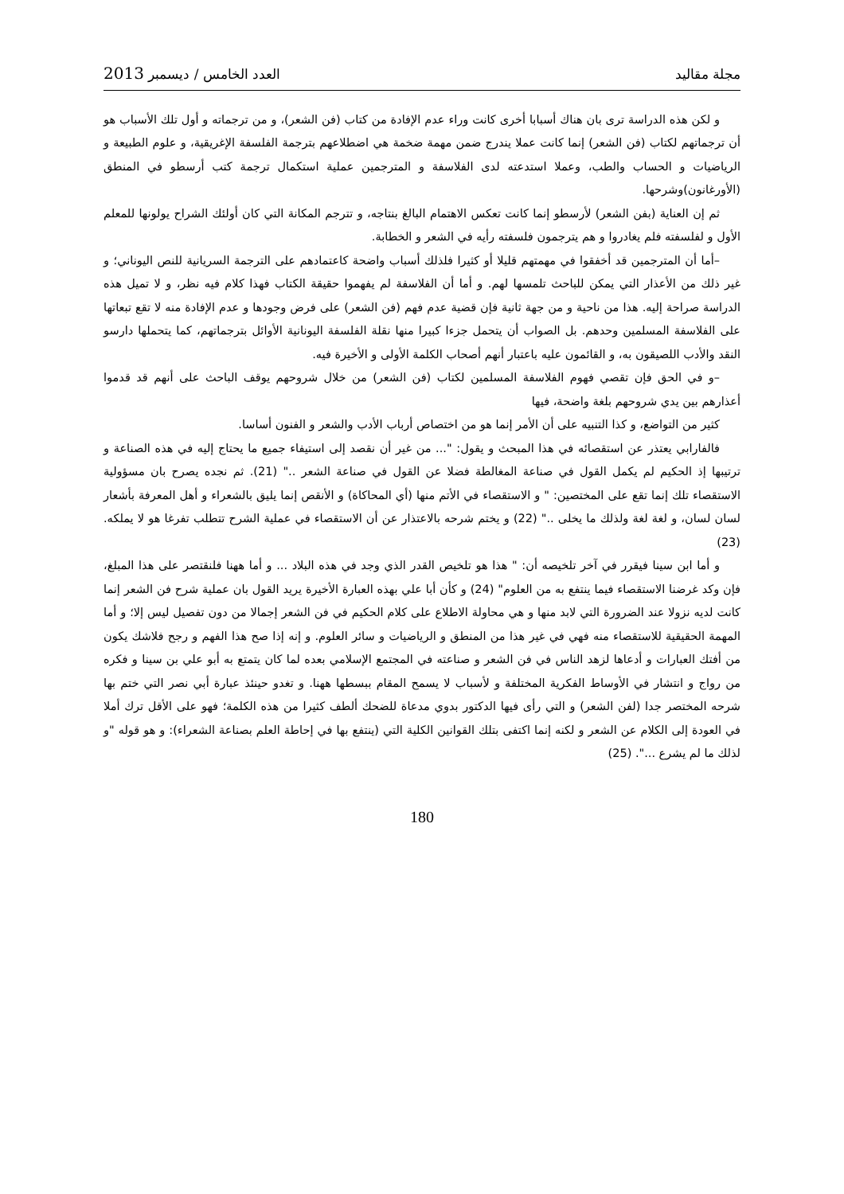مجلة مقاليد العدد الخامس / ديسمبر 2013
و لكن هذه الدراسة ترى بان هناك أسبابا أخرى كانت وراء عدم الإفادة من كتاب (فن الشعر)، و من ترجماته و أول تلك الأسباب هو أن ترجماتهم لكتاب (فن الشعر) إنما كانت عملا يندرج ضمن مهمة ضخمة هي اضطلاعهم بترجمة الفلسفة الإغريقية، و علوم الطبيعة و الرياضيات و الحساب والطب، وعملا استدعته لدى الفلاسفة و المترجمين عملية استكمال ترجمة كتب أرسطو في المنطق (الأورغانون)وشرحها.
ثم إن العناية (بفن الشعر) لأرسطو إنما كانت تعكس الاهتمام البالغ بنتاجه، و تترجم المكانة التي كان أولئك الشراح يولونها للمعلم الأول و لفلسفته فلم يغادروا و هم يترجمون فلسفته رأيه في الشعر و الخطابة.
–أما أن المترجمين قد أخفقوا في مهمتهم قليلا أو كثيرا فلذلك أسباب واضحة كاعتمادهم على الترجمة السريانية للنص اليوناني؛ و غير ذلك من الأعذار التي يمكن للباحث تلمسها لهم. و أما أن الفلاسفة لم يفهموا حقيقة الكتاب فهذا كلام فيه نظر، و لا تميل هذه الدراسة صراحة إليه. هذا من ناحية و من جهة ثانية فإن قضية عدم فهم (فن الشعر) على فرض وجودها و عدم الإفادة منه لا تقع تبعاتها على الفلاسفة المسلمين وحدهم. بل الصواب أن يتحمل جزءا كبيرا منها نقلة الفلسفة اليونانية الأوائل بترجماتهم، كما يتحملها دارسو النقد والأدب اللصيقون به، و القائمون عليه باعتبار أنهم أصحاب الكلمة الأولى و الأخيرة فيه.
–و في الحق فإن تقصي فهوم الفلاسفة المسلمين لكتاب (فن الشعر) من خلال شروحهم يوقف الباحث على أنهم قد قدموا أعذارهم بين يدي شروحهم بلغة واضحة، فيها
كثير من التواضع، و كذا التنبيه على أن الأمر إنما هو من اختصاص أرباب الأدب والشعر و الفنون أساسا.
فالفارابي يعتذر عن استقصائه في هذا المبحث و يقول: "... من غير أن نقصد إلى استيفاء جميع ما يحتاج إليه في هذه الصناعة و ترتيبها إذ الحكيم لم يكمل القول في صناعة المغالطة فضلا عن القول في صناعة الشعر .." (21). ثم نجده يصرح بان مسؤولية الاستقصاء تلك إنما تقع على المختصين: " و الاستقصاء في الأتم منها (أي المحاكاة) و الأنقص إنما يليق بالشعراء و أهل المعرفة بأشعار لسان لسان، و لغة لغة ولذلك ما يخلى .." (22) و يختم شرحه بالاعتذار عن أن الاستقصاء في عملية الشرح تتطلب تفرغا هو لا يملكه. (23)
و أما ابن سينا فيقرر في آخر تلخيصه أن: " هذا هو تلخيص القدر الذي وجد في هذه البلاد ... و أما ههنا فلنقتصر على هذا المبلغ، فإن وكد غرضنا الاستقصاء فيما ينتفع به من العلوم" (24) و كأن أبا علي بهذه العبارة الأخيرة يريد القول بان عملية شرح فن الشعر إنما كانت لديه نزولا عند الضرورة التي لابد منها و هي محاولة الاطلاع على كلام الحكيم في فن الشعر إجمالا من دون تفصيل ليس إلا؛ و أما المهمة الحقيقية للاستقصاء منه فهي في غير هذا من المنطق و الرياضيات و سائر العلوم. و إنه إذا صح هذا الفهم و رجح فلاشك يكون من أفتك العبارات و أدعاها لزهد الناس في فن الشعر و صناعته في المجتمع الإسلامي بعده لما كان يتمتع به أبو علي بن سينا و فكره من رواج و انتشار في الأوساط الفكرية المختلفة و لأسباب لا يسمح المقام ببسطها ههنا. و تغدو حينئذ عبارة أبي نصر التي ختم بها شرحه المختصر جدا (لفن الشعر) و التي رأى فيها الدكتور بدوي مدعاة للضحك ألطف كثيرا من هذه الكلمة؛ فهو على الأقل ترك أملا في العودة إلى الكلام عن الشعر و لكنه إنما اكتفى بتلك القوانين الكلية التي (ينتفع بها في إحاطة العلم بصناعة الشعراء): و هو قوله "و لذلك ما لم يشرع ...". (25)
180